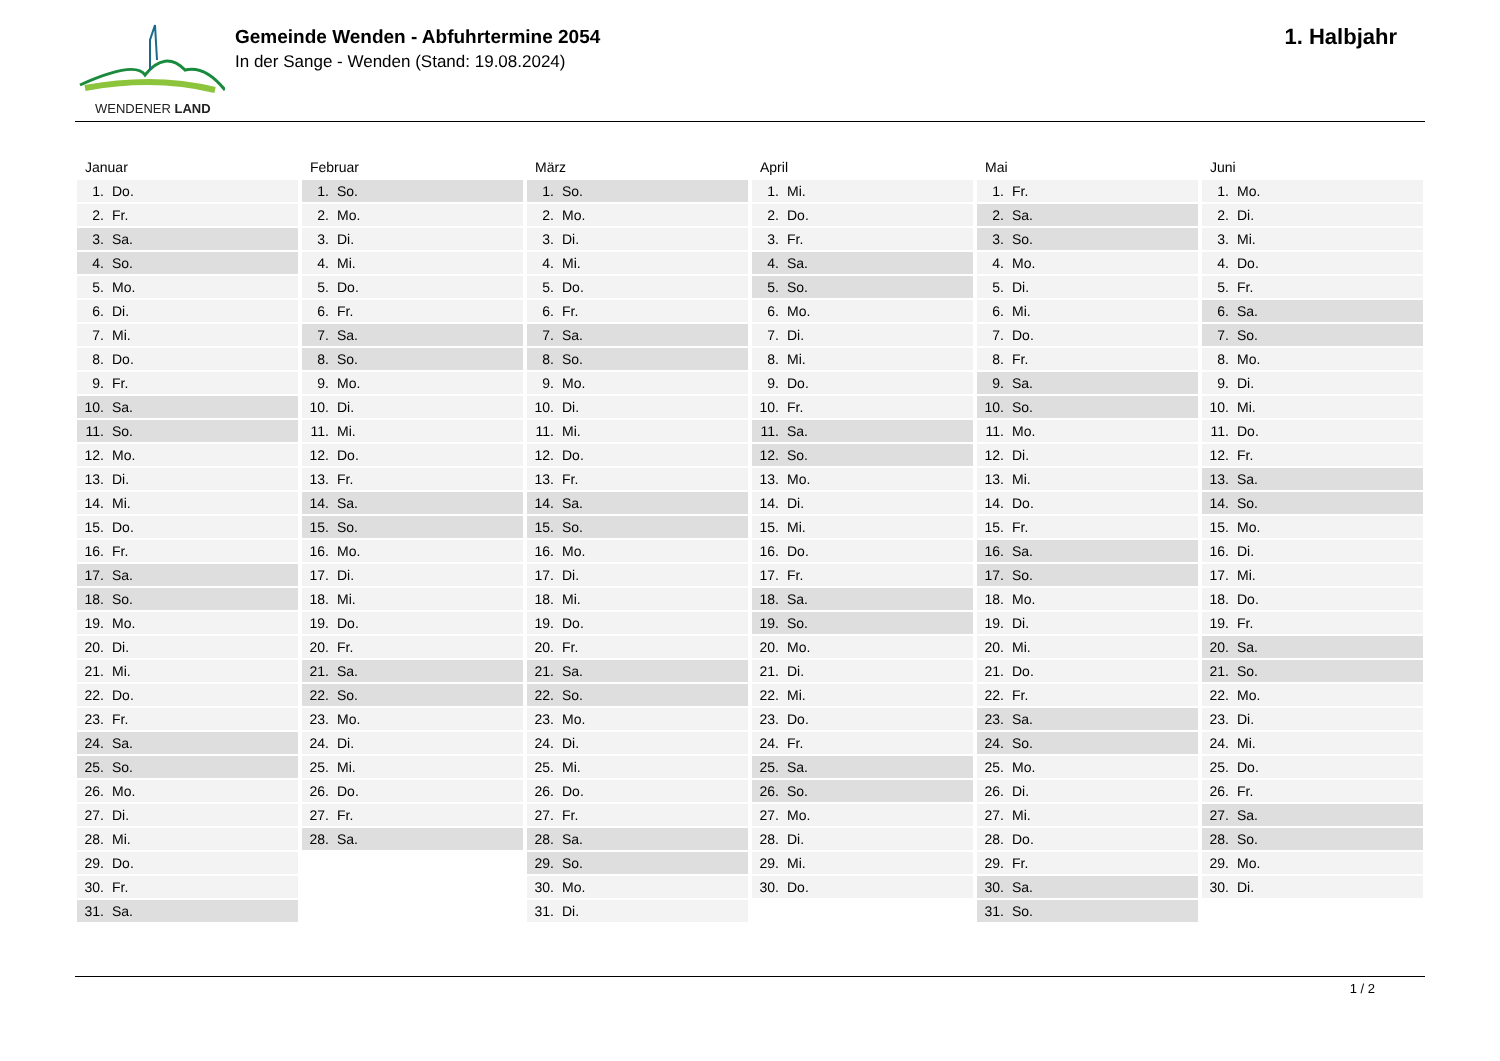WENDENER LAND
Gemeinde Wenden - Abfuhrtermine 2054
In der Sange - Wenden (Stand: 19.08.2024)
1. Halbjahr
| Januar |
| --- |
| 1. Do. |
| 2. Fr. |
| 3. Sa. |
| 4. So. |
| 5. Mo. |
| 6. Di. |
| 7. Mi. |
| 8. Do. |
| 9. Fr. |
| 10. Sa. |
| 11. So. |
| 12. Mo. |
| 13. Di. |
| 14. Mi. |
| 15. Do. |
| 16. Fr. |
| 17. Sa. |
| 18. So. |
| 19. Mo. |
| 20. Di. |
| 21. Mi. |
| 22. Do. |
| 23. Fr. |
| 24. Sa. |
| 25. So. |
| 26. Mo. |
| 27. Di. |
| 28. Mi. |
| 29. Do. |
| 30. Fr. |
| 31. Sa. |
| Februar |
| --- |
| 1. So. |
| 2. Mo. |
| 3. Di. |
| 4. Mi. |
| 5. Do. |
| 6. Fr. |
| 7. Sa. |
| 8. So. |
| 9. Mo. |
| 10. Di. |
| 11. Mi. |
| 12. Do. |
| 13. Fr. |
| 14. Sa. |
| 15. So. |
| 16. Mo. |
| 17. Di. |
| 18. Mi. |
| 19. Do. |
| 20. Fr. |
| 21. Sa. |
| 22. So. |
| 23. Mo. |
| 24. Di. |
| 25. Mi. |
| 26. Do. |
| 27. Fr. |
| 28. Sa. |
| März |
| --- |
| 1. So. |
| 2. Mo. |
| 3. Di. |
| 4. Mi. |
| 5. Do. |
| 6. Fr. |
| 7. Sa. |
| 8. So. |
| 9. Mo. |
| 10. Di. |
| 11. Mi. |
| 12. Do. |
| 13. Fr. |
| 14. Sa. |
| 15. So. |
| 16. Mo. |
| 17. Di. |
| 18. Mi. |
| 19. Do. |
| 20. Fr. |
| 21. Sa. |
| 22. So. |
| 23. Mo. |
| 24. Di. |
| 25. Mi. |
| 26. Do. |
| 27. Fr. |
| 28. Sa. |
| 29. So. |
| 30. Mo. |
| 31. Di. |
| April |
| --- |
| 1. Mi. |
| 2. Do. |
| 3. Fr. |
| 4. Sa. |
| 5. So. |
| 6. Mo. |
| 7. Di. |
| 8. Mi. |
| 9. Do. |
| 10. Fr. |
| 11. Sa. |
| 12. So. |
| 13. Mo. |
| 14. Di. |
| 15. Mi. |
| 16. Do. |
| 17. Fr. |
| 18. Sa. |
| 19. So. |
| 20. Mo. |
| 21. Di. |
| 22. Mi. |
| 23. Do. |
| 24. Fr. |
| 25. Sa. |
| 26. So. |
| 27. Mo. |
| 28. Di. |
| 29. Mi. |
| 30. Do. |
| Mai |
| --- |
| 1. Fr. |
| 2. Sa. |
| 3. So. |
| 4. Mo. |
| 5. Di. |
| 6. Mi. |
| 7. Do. |
| 8. Fr. |
| 9. Sa. |
| 10. So. |
| 11. Mo. |
| 12. Di. |
| 13. Mi. |
| 14. Do. |
| 15. Fr. |
| 16. Sa. |
| 17. So. |
| 18. Mo. |
| 19. Di. |
| 20. Mi. |
| 21. Do. |
| 22. Fr. |
| 23. Sa. |
| 24. So. |
| 25. Mo. |
| 26. Di. |
| 27. Mi. |
| 28. Do. |
| 29. Fr. |
| 30. Sa. |
| 31. So. |
| Juni |
| --- |
| 1. Mo. |
| 2. Di. |
| 3. Mi. |
| 4. Do. |
| 5. Fr. |
| 6. Sa. |
| 7. So. |
| 8. Mo. |
| 9. Di. |
| 10. Mi. |
| 11. Do. |
| 12. Fr. |
| 13. Sa. |
| 14. So. |
| 15. Mo. |
| 16. Di. |
| 17. Mi. |
| 18. Do. |
| 19. Fr. |
| 20. Sa. |
| 21. So. |
| 22. Mo. |
| 23. Di. |
| 24. Mi. |
| 25. Do. |
| 26. Fr. |
| 27. Sa. |
| 28. So. |
| 29. Mo. |
| 30. Di. |
1 / 2